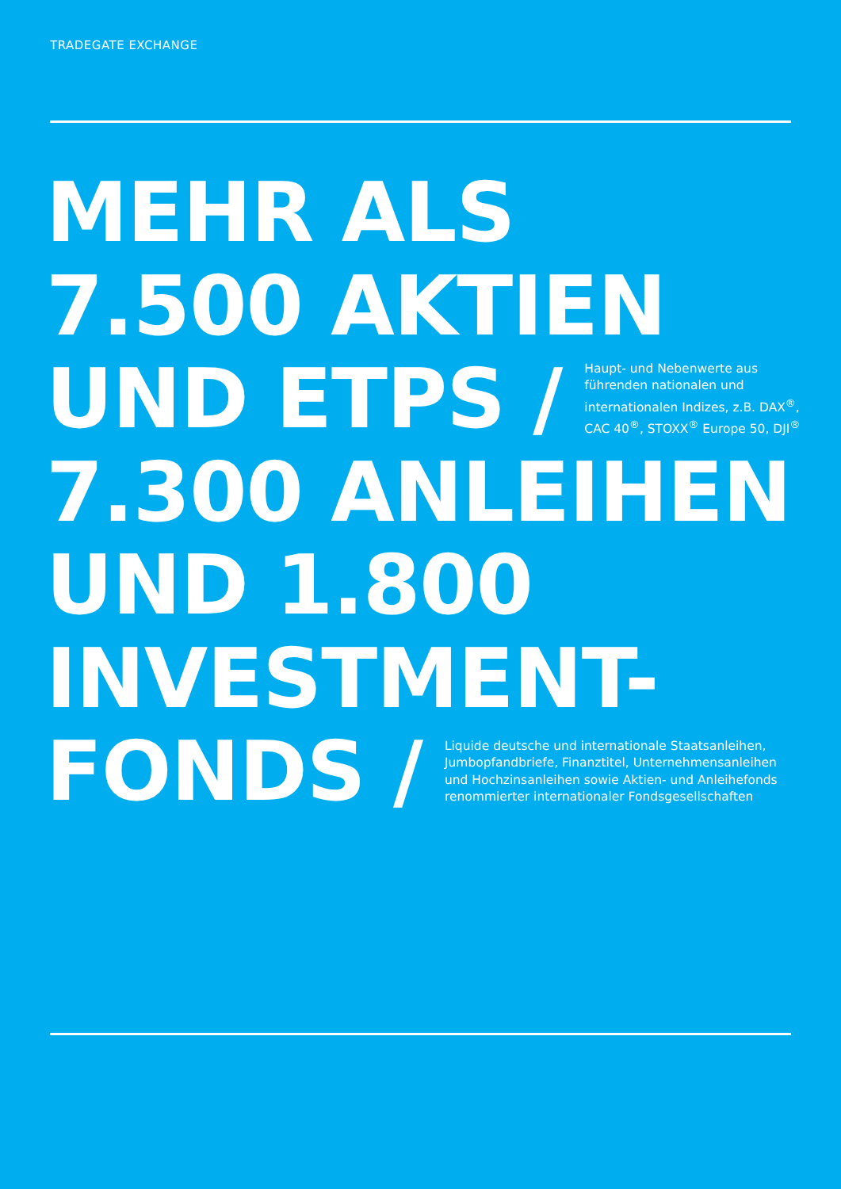TRADEGATE EXCHANGE
MEHR ALS
7.500 AKTIEN
UND ETPS / Haupt- und Nebenwerte aus führenden nationalen und internationalen Indizes, z.B. DAX<sup>®</sup>, CAC 40<sup>®</sup>, STOXX<sup>®</sup> Europe 50, DJI<sup>®</sup>
7.300 ANLEIHEN
UND 1.800
INVESTMENT-
FONDS / Liquide deutsche und internationale Staatsanleihen, Jumbopfandbriefe, Finanztitel, Unternehmensanleihen und Hochzinsanleihen sowie Aktien- und Anleihefonds renommierter internationaler Fondsgesellschaften